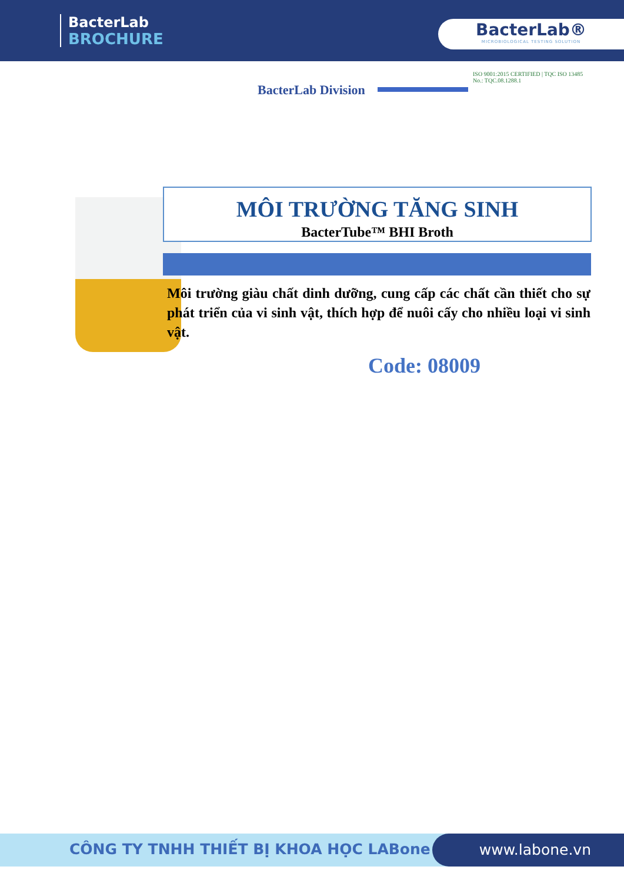BacterLab
BROCHURE
BacterLab®
MICROBIOLOGICAL TESTING SOLUTION
BacterLab Division
ISO 9001:2015 CERTIFIED | TQC ISO 13485
No.: TQC.08.1288.1
MÔI TRƯỜNG TĂNG SINH
BacterTube™ BHI Broth
Môi trường giàu chất dinh dưỡng, cung cấp các chất cần thiết cho sự phát triển của vi sinh vật, thích hợp để nuôi cấy cho nhiều loại vi sinh vật.
Code: 08009
CÔNG TY TNHH THIẾT BỊ KHOA HỌC LABone
www.labone.vn